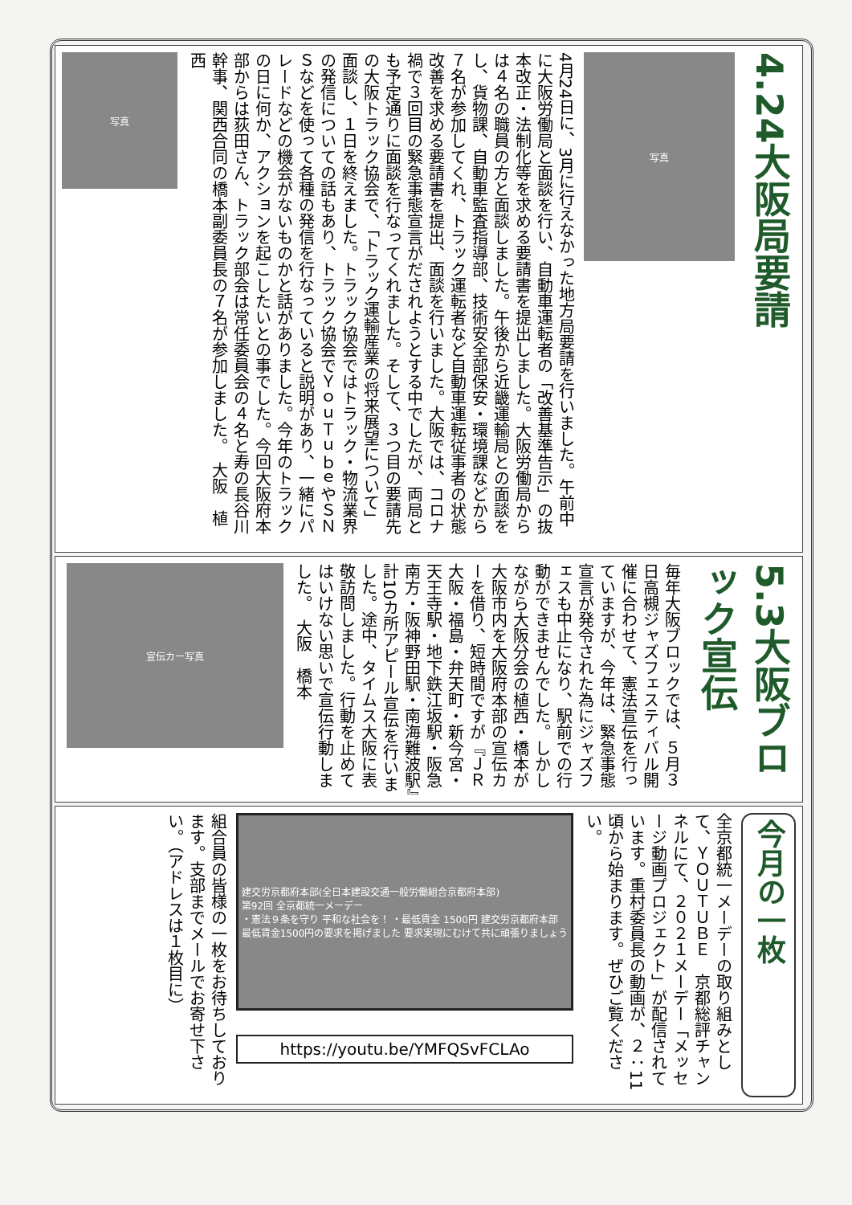4.24大阪局要請
写真
4月24日に、3月に行えなかった地方局要請を行いました。午前中に大阪労働局と面談を行い、自動車運転者の「改善基準告示」の抜本改正・法制化等を求める要請書を提出しました。大阪労働局からは４名の職員の方と面談しました。午後から近畿運輸局との面談をし、貨物課、自動車監査指導部、技術安全部保安・環境課などから７名が参加してくれ、トラック運転者など自動車運転従事者の状態改善を求める要請書を提出、面談を行いました。大阪では、コロナ禍で３回目の緊急事態宣言がだされようとする中でしたが、両局とも予定通りに面談を行なってくれました。そして、３つ目の要請先の大阪トラック協会で、「トラック運輸産業の将来展望について」面談し、１日を終えました。トラック協会ではトラック・物流業界の発信についての話もあり、トラック協会でＹｏｕＴｕｂｅやＳＮＳなどを使って各種の発信を行なっていると説明があり、一緒にパレードなどの機会がないものかと話がありました。今年のトラックの日に何か、アクションを起こしたいとの事でした。今回大阪府本部からは荻田さん、トラック部会は常任委員会の４名と寿の長谷川幹事、関西合同の橋本副委員長の７名が参加しました。　大阪　植西
写真
5.3大阪ブロック宣伝
毎年大阪ブロックでは、５月３日高槻ジャズフェスティバル開催に合わせて、憲法宣伝を行っていますが、今年は、緊急事態宣言が発令された為にジャズフェスも中止になり、駅前での行動ができませんでした。しかしながら大阪分会の植西・橋本が大阪市内を大阪府本部の宣伝カーを借り、短時間ですが『ＪＲ大阪・福島・弁天町・新今宮・天王寺駅・地下鉄江坂駅・阪急南方・阪神野田駅・南海難波駅』計10カ所アピール宣伝を行いました。途中、タイムス大阪に表敬訪問しました。行動を止めてはいけない思いで宣伝行動しました。　大阪　橋本
宣伝カー写真
今月の一枚
全京都統一メーデーの取り組みとして、ＹＯＵＴＵＢＥ　京都総評チャンネルにて、２０２１メーデー「メッセージ動画プロジェクト」が配信されています。重村委員長の動画が、２：11頃から始まります。ぜひご覧ください。
建交労京都府本部(全日本建設交通一般労働組合京都府本部)
第92回 全京都統一メーデー
・憲法９条を守り 平和な社会を！ ・最低賃金 1500円 建交労京都府本部
最低賃金1500円の要求を掲げました 要求実現にむけて共に頑張りましょう
https://youtu.be/YMFQSvFCLAo
組合員の皆様の一枚をお待ちしております。支部までメールでお寄せ下さい。（アドレスは１枚目に）